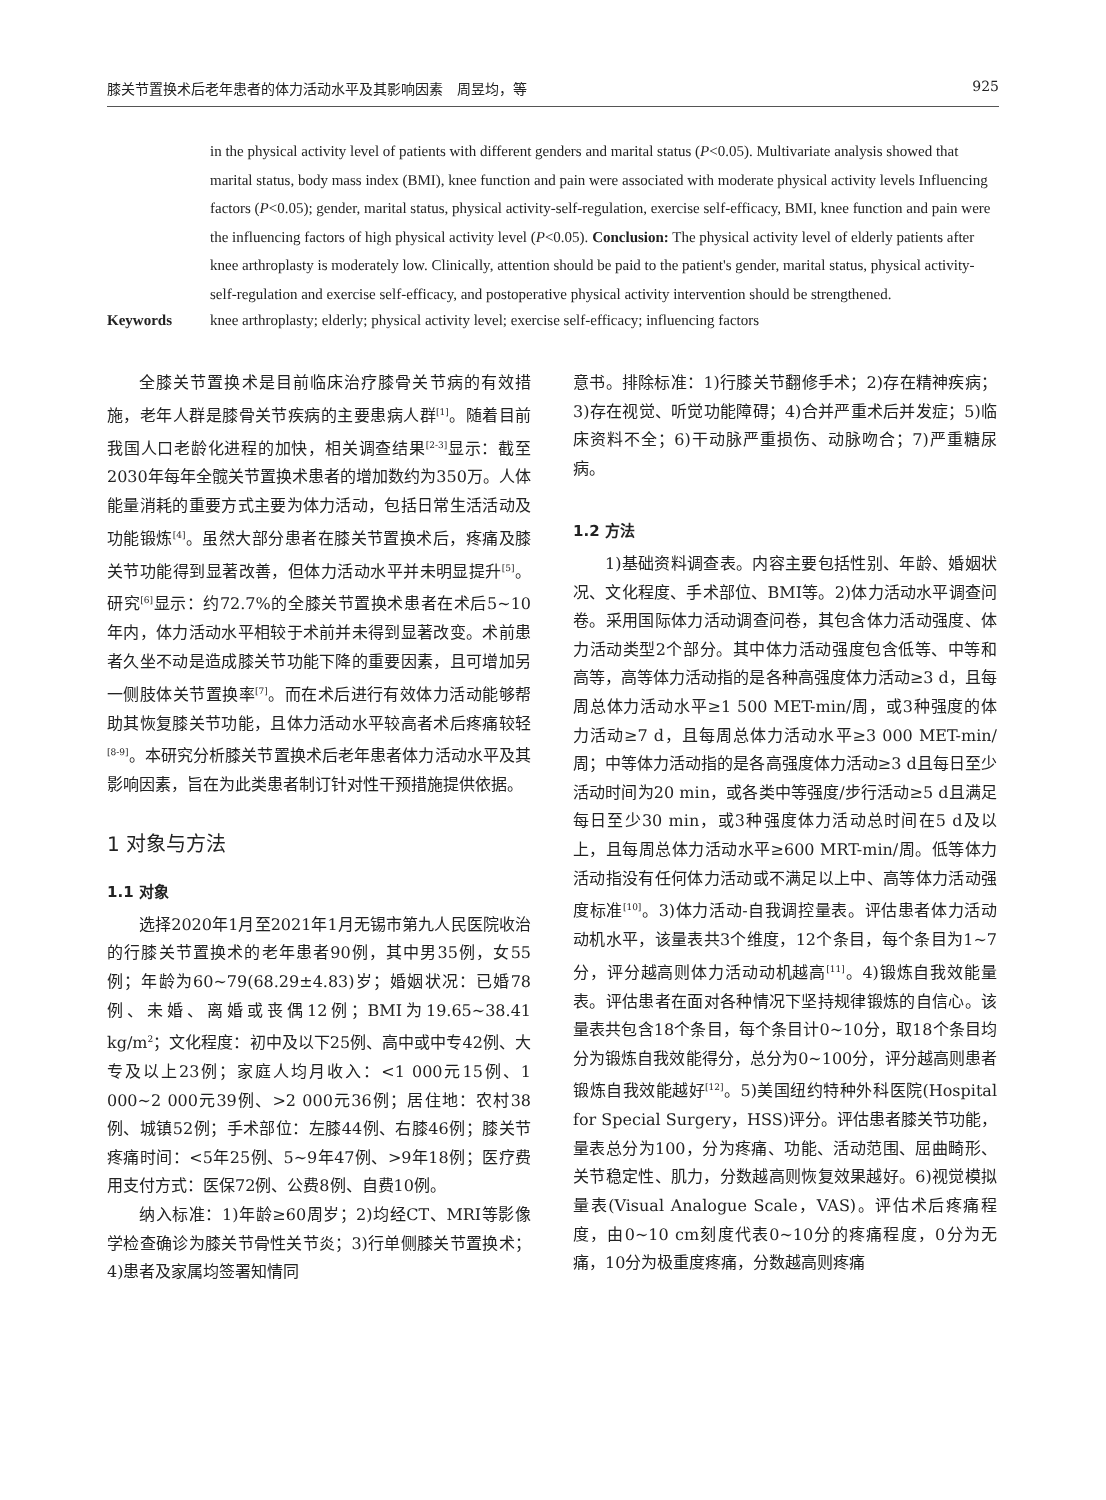膝关节置换术后老年患者的体力活动水平及其影响因素　周昱均，等 925
in the physical activity level of patients with different genders and marital status (P<0.05). Multivariate analysis showed that marital status, body mass index (BMI), knee function and pain were associated with moderate physical activity levels Influencing factors (P<0.05); gender, marital status, physical activity-self-regulation, exercise self-efficacy, BMI, knee function and pain were the influencing factors of high physical activity level (P<0.05). Conclusion: The physical activity level of elderly patients after knee arthroplasty is moderately low. Clinically, attention should be paid to the patient's gender, marital status, physical activity-self-regulation and exercise self-efficacy, and postoperative physical activity intervention should be strengthened.
Keywords knee arthroplasty; elderly; physical activity level; exercise self-efficacy; influencing factors
全膝关节置换术是目前临床治疗膝骨关节病的有效措施，老年人群是膝骨关节疾病的主要患病人群<sup>[1]</sup>。随着目前我国人口老龄化进程的加快，相关调查结果<sup>[2-3]</sup>显示：截至2030年每年全髋关节置换术患者的增加数约为350万。人体能量消耗的重要方式主要为体力活动，包括日常生活活动及功能锻炼<sup>[4]</sup>。虽然大部分患者在膝关节置换术后，疼痛及膝关节功能得到显著改善，但体力活动水平并未明显提升<sup>[5]</sup>。研究<sup>[6]</sup>显示：约72.7%的全膝关节置换术患者在术后5~10年内，体力活动水平相较于术前并未得到显著改变。术前患者久坐不动是造成膝关节功能下降的重要因素，且可增加另一侧肢体关节置换率<sup>[7]</sup>。而在术后进行有效体力活动能够帮助其恢复膝关节功能，且体力活动水平较高者术后疼痛较轻<sup>[8-9]</sup>。本研究分析膝关节置换术后老年患者体力活动水平及其影响因素，旨在为此类患者制订针对性干预措施提供依据。
1 对象与方法
1.1 对象
选择2020年1月至2021年1月无锡市第九人民医院收治的行膝关节置换术的老年患者90例，其中男35例，女55例；年龄为60~79(68.29±4.83)岁；婚姻状况：已婚78例、未婚、离婚或丧偶12例；BMI为19.65~38.41 kg/m<sup>2</sup>；文化程度：初中及以下25例、高中或中专42例、大专及以上23例；家庭人均月收入：<1 000元15例、1 000~2 000元39例、>2 000元36例；居住地：农村38例、城镇52例；手术部位：左膝44例、右膝46例；膝关节疼痛时间：<5年25例、5~9年47例、>9年18例；医疗费用支付方式：医保72例、公费8例、自费10例。
纳入标准：1)年龄≥60周岁；2)均经CT、MRI等影像学检查确诊为膝关节骨性关节炎；3)行单侧膝关节置换术；4)患者及家属均签署知情同
意书。排除标准：1)行膝关节翻修手术；2)存在精神疾病；3)存在视觉、听觉功能障碍；4)合并严重术后并发症；5)临床资料不全；6)干动脉严重损伤、动脉吻合；7)严重糖尿病。
1.2 方法
1)基础资料调查表。内容主要包括性别、年龄、婚姻状况、文化程度、手术部位、BMI等。2)体力活动水平调查问卷。采用国际体力活动调查问卷，其包含体力活动强度、体力活动类型2个部分。其中体力活动强度包含低等、中等和高等，高等体力活动指的是各种高强度体力活动≥3 d，且每周总体力活动水平≥1 500 MET-min/周，或3种强度的体力活动≥7 d，且每周总体力活动水平≥3 000 MET-min/周；中等体力活动指的是各高强度体力活动≥3 d且每日至少活动时间为20 min，或各类中等强度/步行活动≥5 d且满足每日至少30 min，或3种强度体力活动总时间在5 d及以上，且每周总体力活动水平≥600 MRT-min/周。低等体力活动指没有任何体力活动或不满足以上中、高等体力活动强度标准<sup>[10]</sup>。3)体力活动-自我调控量表。评估患者体力活动动机水平，该量表共3个维度，12个条目，每个条目为1~7分，评分越高则体力活动动机越高<sup>[11]</sup>。4)锻炼自我效能量表。评估患者在面对各种情况下坚持规律锻炼的自信心。该量表共包含18个条目，每个条目计0~10分，取18个条目均分为锻炼自我效能得分，总分为0~100分，评分越高则患者锻炼自我效能越好<sup>[12]</sup>。5)美国纽约特种外科医院(Hospital for Special Surgery，HSS)评分。评估患者膝关节功能，量表总分为100，分为疼痛、功能、活动范围、屈曲畸形、关节稳定性、肌力，分数越高则恢复效果越好。6)视觉模拟量表(Visual Analogue Scale，VAS)。评估术后疼痛程度，由0~10 cm刻度代表0~10分的疼痛程度，0分为无痛，10分为极重度疼痛，分数越高则疼痛